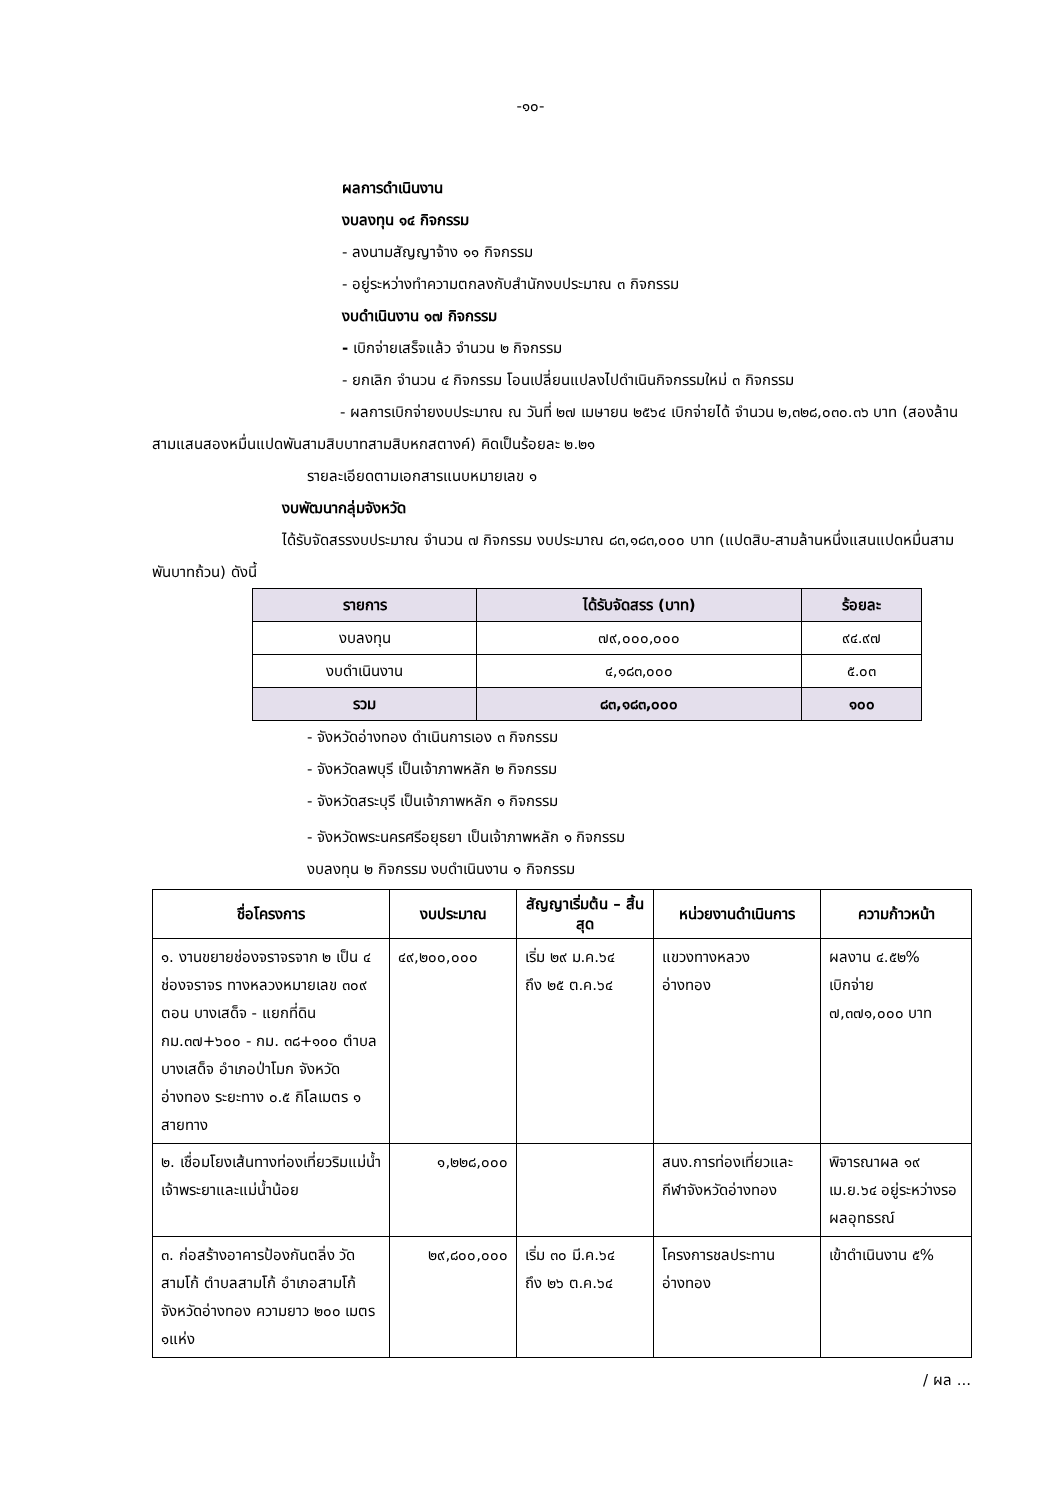-๑๐-
ผลการดำเนินงาน
งบลงทุน ๑๔ กิจกรรม
- ลงนามสัญญาจ้าง ๑๑ กิจกรรม
- อยู่ระหว่างทำความตกลงกับสำนักงบประมาณ ๓ กิจกรรม
งบดำเนินงาน ๑๗ กิจกรรม
- เบิกจ่ายเสร็จแล้ว จำนวน ๒ กิจกรรม
- ยกเลิก จำนวน ๔ กิจกรรม โอนเปลี่ยนแปลงไปดำเนินกิจกรรมใหม่ ๓ กิจกรรม
- ผลการเบิกจ่ายงบประมาณ ณ วันที่ ๒๗ เมษายน ๒๕๖๔ เบิกจ่ายได้ จำนวน ๒,๓๒๘,๐๓๐.๓๖ บาท (สองล้านสามแสนสองหมื่นแปดพันสามสิบบาทสามสิบหกสตางค์) คิดเป็นร้อยละ ๒.๒๑
รายละเอียดตามเอกสารแนบหมายเลข ๑
งบพัฒนากลุ่มจังหวัด
ได้รับจัดสรรงบประมาณ จำนวน ๗ กิจกรรม งบประมาณ ๘๓,๑๘๓,๐๐๐ บาท (แปดสิบ-สามล้านหนึ่งแสนแปดหมื่นสามพันบาทถ้วน) ดังนี้
| รายการ | ได้รับจัดสรร (บาท) | ร้อยละ |
| --- | --- | --- |
| งบลงทุน | ๗๙,๐๐๐,๐๐๐ | ๙๔.๙๗ |
| งบดำเนินงาน | ๔,๑๘๓,๐๐๐ | ๕.๐๓ |
| รวม | ๘๓,๑๘๓,๐๐๐ | ๑๐๐ |
- จังหวัดอ่างทอง ดำเนินการเอง ๓ กิจกรรม
- จังหวัดลพบุรี เป็นเจ้าภาพหลัก ๒ กิจกรรม
- จังหวัดสระบุรี เป็นเจ้าภาพหลัก ๑ กิจกรรม
- จังหวัดพระนครศรีอยุธยา เป็นเจ้าภาพหลัก ๑ กิจกรรม
งบลงทุน ๒ กิจกรรม งบดำเนินงาน ๑ กิจกรรม
| ชื่อโครงการ | งบประมาณ | สัญญาเริ่มต้น – สิ้นสุด | หน่วยงานดำเนินการ | ความก้าวหน้า |
| --- | --- | --- | --- | --- |
| ๑. งานขยายช่องจราจรจาก ๒ เป็น ๔ ช่องจราจร ทางหลวงหมายเลข ๓๐๙ ตอน บางเสด็จ - แยกที่ดิน กม.๓๗+๖๐๐ - กม. ๓๘+๑๐๐ ตำบลบางเสด็จ อำเภอป่าโมก จังหวัดอ่างทอง ระยะทาง ๐.๕ กิโลเมตร ๑ สายทาง | ๔๙,๒๐๐,๐๐๐ | เริ่ม ๒๙ ม.ค.๖๔ ถึง ๒๕ ต.ค.๖๔ | แขวงทางหลวง อ่างทอง | ผลงาน ๔.๕๒% เบิกจ่าย ๗,๓๗๑,๐๐๐ บาท |
| ๒. เชื่อมโยงเส้นทางท่องเที่ยวริมแม่น้ำเจ้าพระยาและแม่น้ำน้อย | ๑,๒๒๘,๐๐๐ | | สนง.การท่องเที่ยวและกีฬาจังหวัดอ่างทอง | พิจารณาผล ๑๙ เม.ย.๖๔ อยู่ระหว่างรอผลอุทธรณ์ |
| ๓. ก่อสร้างอาคารป้องกันตลิ่ง วัดสามโก้ ตำบลสามโก้ อำเภอสามโก้ จังหวัดอ่างทอง ความยาว ๒๐๐ เมตร ๑แห่ง | ๒๙,๘๐๐,๐๐๐ | เริ่ม ๓๐ มี.ค.๖๔ ถึง ๒๖ ต.ค.๖๔ | โครงการชลประทาน อ่างทอง | เข้าดำเนินงาน ๕% |
/ ผล ...